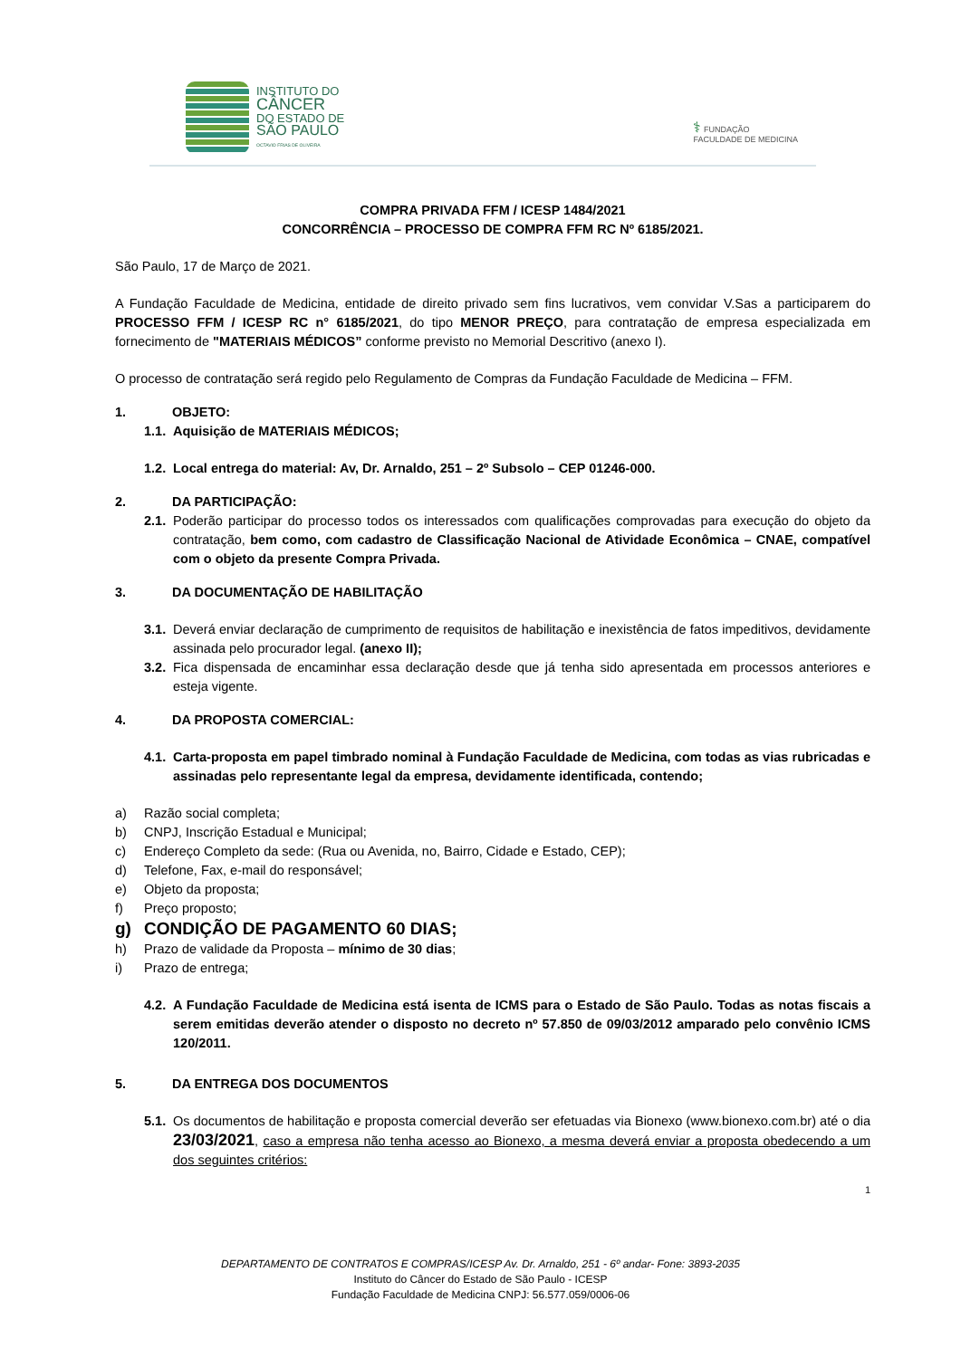INSTITUTO DO
CÂNCER
DO ESTADO DE
SÃO PAULO
OCTAVIO FRIAS DE OLIVEIRA
⚕ FUNDAÇÃO
FACULDADE DE MEDICINA
COMPRA PRIVADA FFM / ICESP 1484/2021
CONCORRÊNCIA – PROCESSO DE COMPRA FFM RC Nº 6185/2021.
São Paulo, 17 de Março de 2021.
A Fundação Faculdade de Medicina, entidade de direito privado sem fins lucrativos, vem convidar V.Sas a participarem do PROCESSO FFM / ICESP RC n° 6185/2021, do tipo MENOR PREÇO, para contratação de empresa especializada em fornecimento de "MATERIAIS MÉDICOS” conforme previsto no Memorial Descritivo (anexo I).
O processo de contratação será regido pelo Regulamento de Compras da Fundação Faculdade de Medicina – FFM.
1. OBJETO:
1.1. Aquisição de MATERIAIS MÉDICOS;
1.2. Local entrega do material: Av, Dr. Arnaldo, 251 – 2º Subsolo – CEP 01246-000.
2. DA PARTICIPAÇÃO:
2.1.
Poderão participar do processo todos os interessados com qualificações comprovadas para execução do objeto da contratação, bem como, com cadastro de Classificação Nacional de Atividade Econômica – CNAE, compatível com o objeto da presente Compra Privada.
3. DA DOCUMENTAÇÃO DE HABILITAÇÃO
3.1.
Deverá enviar declaração de cumprimento de requisitos de habilitação e inexistência de fatos impeditivos, devidamente assinada pelo procurador legal. (anexo II);
3.2.
Fica dispensada de encaminhar essa declaração desde que já tenha sido apresentada em processos anteriores e esteja vigente.
4. DA PROPOSTA COMERCIAL:
4.1.
Carta-proposta em papel timbrado nominal à Fundação Faculdade de Medicina, com todas as vias rubricadas e assinadas pelo representante legal da empresa, devidamente identificada, contendo;
a) Razão social completa;
b) CNPJ, Inscrição Estadual e Municipal;
c) Endereço Completo da sede: (Rua ou Avenida, no, Bairro, Cidade e Estado, CEP);
d) Telefone, Fax, e-mail do responsável;
e) Objeto da proposta;
f) Preço proposto;
g) CONDIÇÃO DE PAGAMENTO 60 DIAS;
h) Prazo de validade da Proposta – mínimo de 30 dias;
i) Prazo de entrega;
4.2.
A Fundação Faculdade de Medicina está isenta de ICMS para o Estado de São Paulo. Todas as notas fiscais a serem emitidas deverão atender o disposto no decreto nº 57.850 de 09/03/2012 amparado pelo convênio ICMS 120/2011.
5. DA ENTREGA DOS DOCUMENTOS
5.1.
Os documentos de habilitação e proposta comercial deverão ser efetuadas via Bionexo (www.bionexo.com.br) até o dia 23/03/2021, caso a empresa não tenha acesso ao Bionexo, a mesma deverá enviar a proposta obedecendo a um dos seguintes critérios:
1
DEPARTAMENTO DE CONTRATOS E COMPRAS/ICESP Av. Dr. Arnaldo, 251 - 6º andar- Fone: 3893-2035
Instituto do Câncer do Estado de São Paulo - ICESP
Fundação Faculdade de Medicina CNPJ: 56.577.059/0006-06